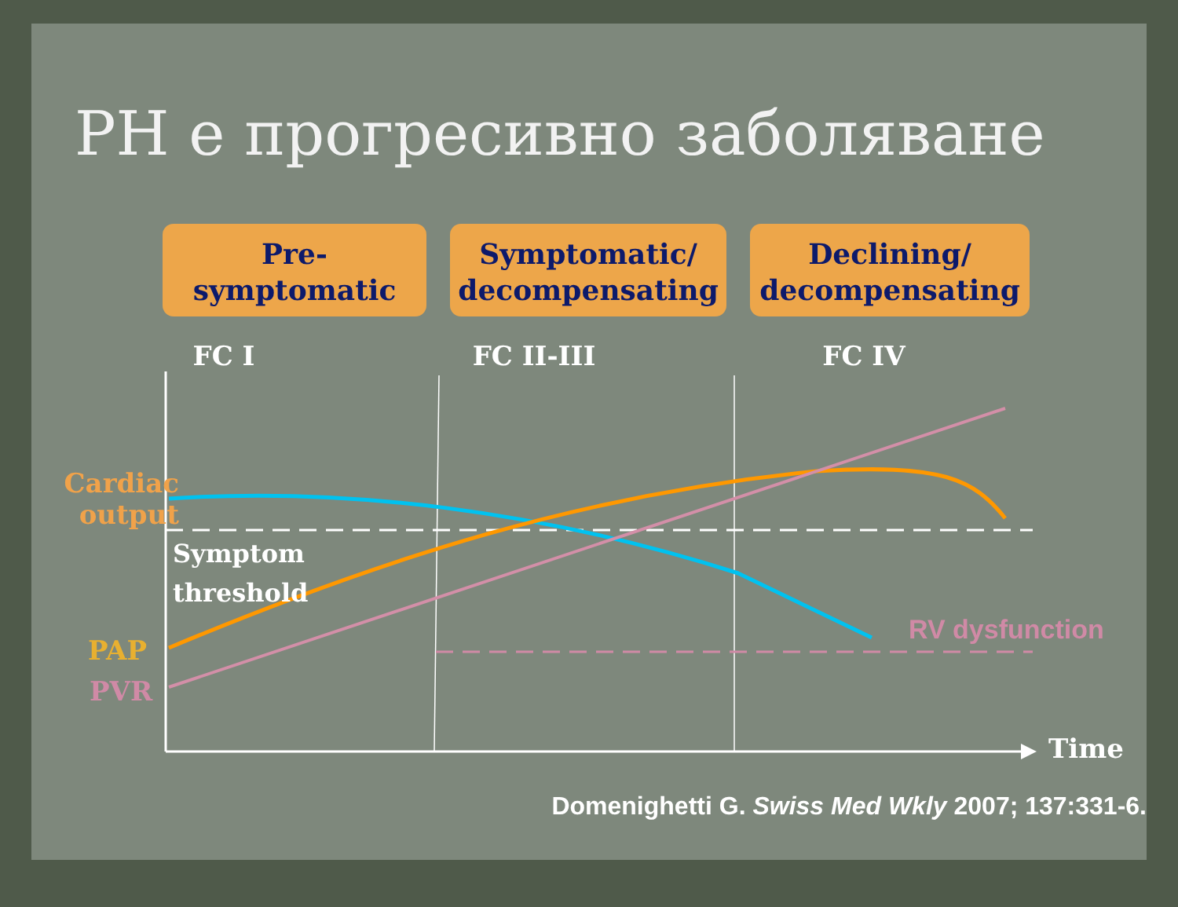PH е прогресивно заболяване
Pre-
symptomatic
Symptomatic/
decompensating
Declining/
decompensating
FC I FC II-III FC IV
Cardiac output
Symptom
threshold
PAP
PVR
RV dysfunction
Time
Domenighetti G. Swiss Med Wkly 2007; 137:331-6.